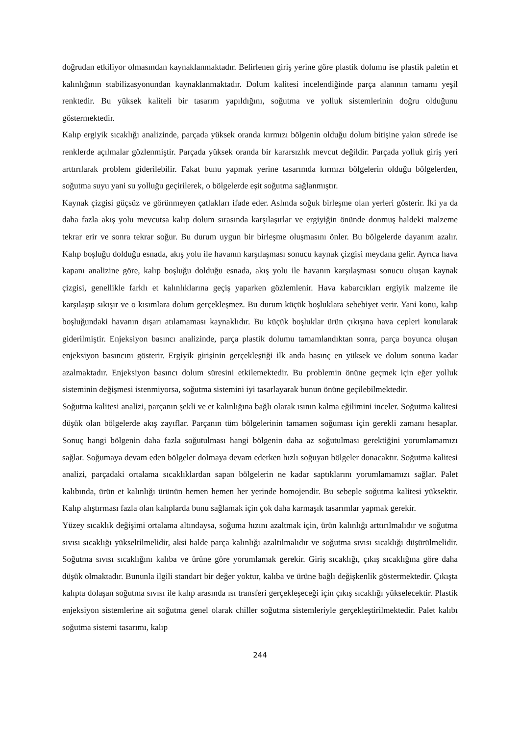doğrudan etkiliyor olmasından kaynaklanmaktadır. Belirlenen giriş yerine göre plastik dolumu ise plastik paletin et kalınlığının stabilizasyonundan kaynaklanmaktadır. Dolum kalitesi incelendiğinde parça alanının tamamı yeşil renktedir. Bu yüksek kaliteli bir tasarım yapıldığını, soğutma ve yolluk sistemlerinin doğru olduğunu göstermektedir.
Kalıp ergiyik sıcaklığı analizinde, parçada yüksek oranda kırmızı bölgenin olduğu dolum bitişine yakın sürede ise renklerde açılmalar gözlenmiştir. Parçada yüksek oranda bir kararsızlık mevcut değildir. Parçada yolluk giriş yeri arttırılarak problem giderilebilir. Fakat bunu yapmak yerine tasarımda kırmızı bölgelerin olduğu bölgelerden, soğutma suyu yani su yolluğu geçirilerek, o bölgelerde eşit soğutma sağlanmıştır.
Kaynak çizgisi güçsüz ve görünmeyen çatlakları ifade eder. Aslında soğuk birleşme olan yerleri gösterir. İki ya da daha fazla akış yolu mevcutsa kalıp dolum sırasında karşılaşırlar ve ergiyiğin önünde donmuş haldeki malzeme tekrar erir ve sonra tekrar soğur. Bu durum uygun bir birleşme oluşmasını önler. Bu bölgelerde dayanım azalır. Kalıp boşluğu dolduğu esnada, akış yolu ile havanın karşılaşması sonucu kaynak çizgisi meydana gelir. Ayrıca hava kapanı analizine göre, kalıp boşluğu dolduğu esnada, akış yolu ile havanın karşılaşması sonucu oluşan kaynak çizgisi, genellikle farklı et kalınlıklarına geçiş yaparken gözlemlenir. Hava kabarcıkları ergiyik malzeme ile karşılaşıp sıkışır ve o kısımlara dolum gerçekleşmez. Bu durum küçük boşluklara sebebiyet verir. Yani konu, kalıp boşluğundaki havanın dışarı atılamaması kaynaklıdır. Bu küçük boşluklar ürün çıkışına hava cepleri konularak giderilmiştir. Enjeksiyon basıncı analizinde, parça plastik dolumu tamamlandıktan sonra, parça boyunca oluşan enjeksiyon basıncını gösterir. Ergiyik girişinin gerçekleştiği ilk anda basınç en yüksek ve dolum sonuna kadar azalmaktadır. Enjeksiyon basıncı dolum süresini etkilemektedir. Bu problemin önüne geçmek için eğer yolluk sisteminin değişmesi istenmiyorsa, soğutma sistemini iyi tasarlayarak bunun önüne geçilebilmektedir.
Soğutma kalitesi analizi, parçanın şekli ve et kalınlığına bağlı olarak ısının kalma eğilimini inceler. Soğutma kalitesi düşük olan bölgelerde akış zayıflar. Parçanın tüm bölgelerinin tamamen soğuması için gerekli zamanı hesaplar. Sonuç hangi bölgenin daha fazla soğutulması hangi bölgenin daha az soğutulması gerektiğini yorumlamamızı sağlar. Soğumaya devam eden bölgeler dolmaya devam ederken hızlı soğuyan bölgeler donacaktır. Soğutma kalitesi analizi, parçadaki ortalama sıcaklıklardan sapan bölgelerin ne kadar saptıklarını yorumlamamızı sağlar. Palet kalıbında, ürün et kalınlığı ürünün hemen hemen her yerinde homojendir. Bu sebeple soğutma kalitesi yüksektir. Kalıp alıştırması fazla olan kalıplarda bunu sağlamak için çok daha karmaşık tasarımlar yapmak gerekir.
Yüzey sıcaklık değişimi ortalama altındaysa, soğuma hızını azaltmak için, ürün kalınlığı arttırılmalıdır ve soğutma sıvısı sıcaklığı yükseltilmelidir, aksi halde parça kalınlığı azaltılmalıdır ve soğutma sıvısı sıcaklığı düşürülmelidir. Soğutma sıvısı sıcaklığını kalıba ve ürüne göre yorumlamak gerekir. Giriş sıcaklığı, çıkış sıcaklığına göre daha düşük olmaktadır. Bununla ilgili standart bir değer yoktur, kalıba ve ürüne bağlı değişkenlik göstermektedir. Çıkışta kalıpta dolaşan soğutma sıvısı ile kalıp arasında ısı transferi gerçekleşeceği için çıkış sıcaklığı yükselecektir. Plastik enjeksiyon sistemlerine ait soğutma genel olarak chiller soğutma sistemleriyle gerçekleştirilmektedir. Palet kalıbı soğutma sistemi tasarımı, kalıp
244